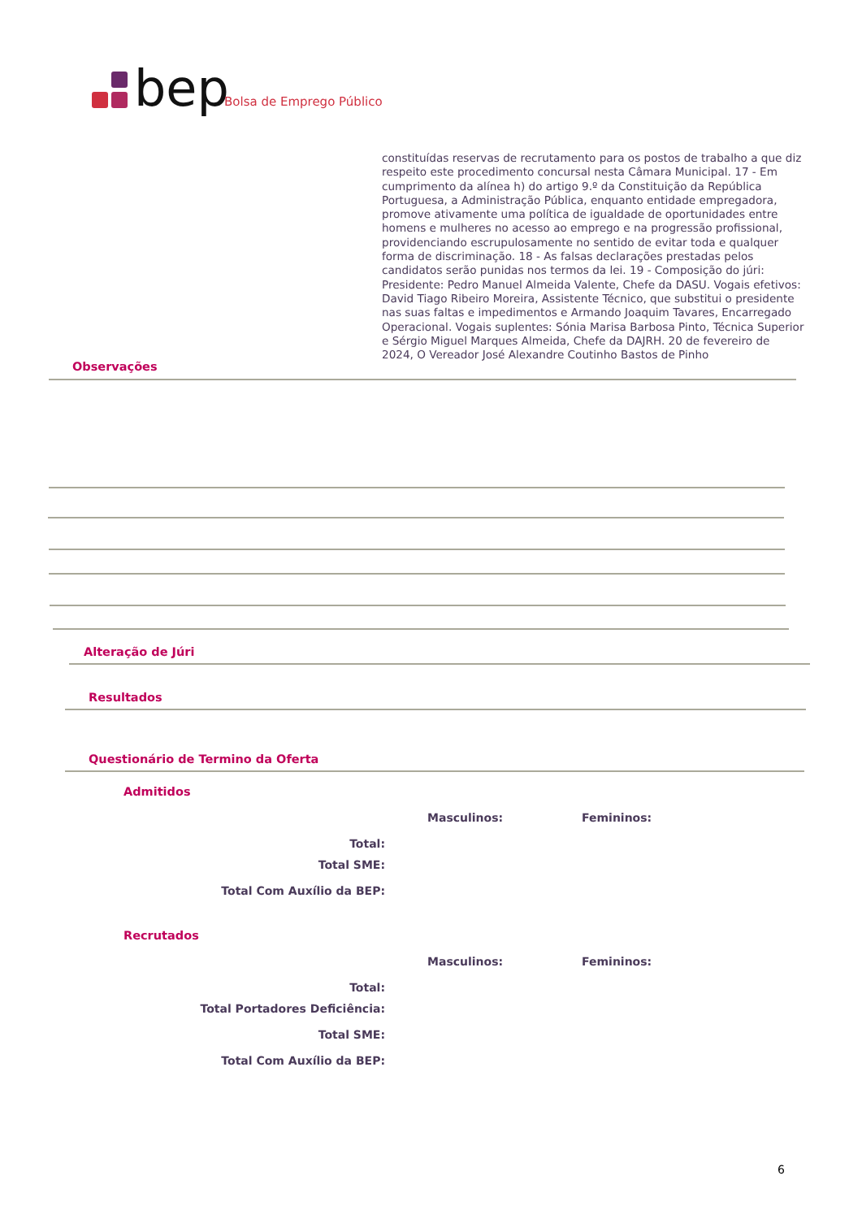bep Bolsa de Emprego Público
constituídas reservas de recrutamento para os postos de trabalho a que diz respeito este procedimento concursal nesta Câmara Municipal. 17 - Em cumprimento da alínea h) do artigo 9.º da Constituição da República Portuguesa, a Administração Pública, enquanto entidade empregadora, promove ativamente uma política de igualdade de oportunidades entre homens e mulheres no acesso ao emprego e na progressão profissional, providenciando escrupulosamente no sentido de evitar toda e qualquer forma de discriminação. 18 - As falsas declarações prestadas pelos candidatos serão punidas nos termos da lei. 19 - Composição do júri: Presidente: Pedro Manuel Almeida Valente, Chefe da DASU. Vogais efetivos: David Tiago Ribeiro Moreira, Assistente Técnico, que substitui o presidente nas suas faltas e impedimentos e Armando Joaquim Tavares, Encarregado Operacional. Vogais suplentes: Sónia Marisa Barbosa Pinto, Técnica Superior e Sérgio Miguel Marques Almeida, Chefe da DAJRH. 20 de fevereiro de 2024, O Vereador José Alexandre Coutinho Bastos de Pinho
Observações
Alteração de Júri
Resultados
Questionário de Termino da Oferta
Admitidos
Masculinos: Femininos:
Total:
Total SME:
Total Com Auxílio da BEP:
Recrutados
Masculinos: Femininos:
Total:
Total Portadores Deficiência:
Total SME:
Total Com Auxílio da BEP:
6